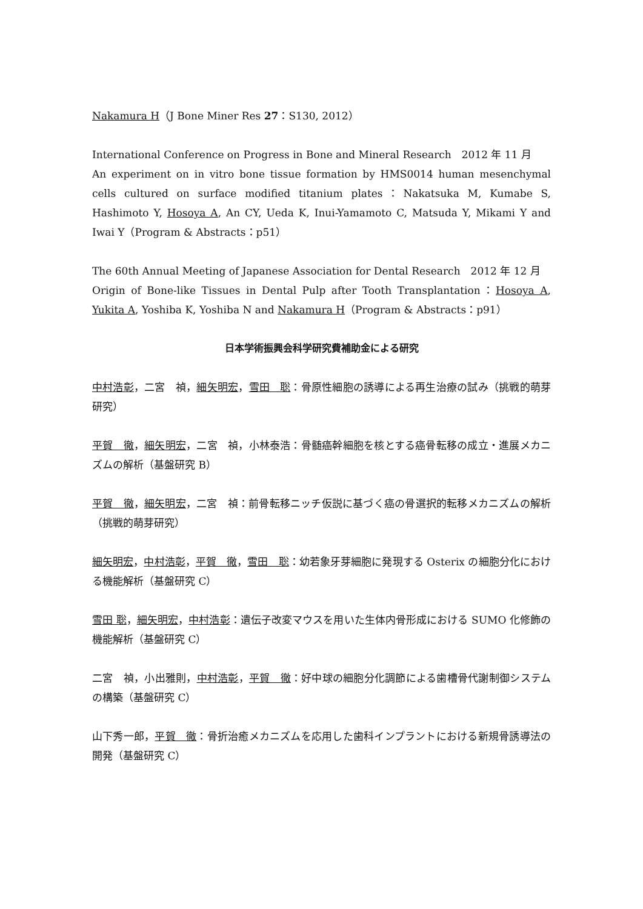Nakamura H（J Bone Miner Res 27：S130, 2012）
International Conference on Progress in Bone and Mineral Research　2012 年 11 月
An experiment on in vitro bone tissue formation by HMS0014 human mesenchymal cells cultured on surface modified titanium plates：Nakatsuka M, Kumabe S, Hashimoto Y, Hosoya A, An CY, Ueda K, Inui-Yamamoto C, Matsuda Y, Mikami Y and Iwai Y（Program & Abstracts：p51）
The 60th Annual Meeting of Japanese Association for Dental Research　2012 年 12 月
Origin of Bone-like Tissues in Dental Pulp after Tooth Transplantation：Hosoya A, Yukita A, Yoshiba K, Yoshiba N and Nakamura H（Program & Abstracts：p91）
日本学術振興会科学研究費補助金による研究
中村浩彰，二宮　禎，細矢明宏，雪田　聡：骨原性細胞の誘導による再生治療の試み（挑戦的萌芽研究）
平賀　徹，細矢明宏，二宮　禎，小林泰浩：骨髄癌幹細胞を核とする癌骨転移の成立・進展メカニズムの解析（基盤研究 B）
平賀　徹，細矢明宏，二宮　禎：前骨転移ニッチ仮説に基づく癌の骨選択的転移メカニズムの解析（挑戦的萌芽研究）
細矢明宏，中村浩彰，平賀　徹，雪田　聡：幼若象牙芽細胞に発現する Osterix の細胞分化における機能解析（基盤研究 C）
雪田 聡，細矢明宏，中村浩彰：遺伝子改変マウスを用いた生体内骨形成における SUMO 化修飾の機能解析（基盤研究 C）
二宮　禎，小出雅則，中村浩彰，平賀　徹：好中球の細胞分化調節による歯槽骨代謝制御システムの構築（基盤研究 C）
山下秀一郎，平賀　徹：骨折治癒メカニズムを応用した歯科インプラントにおける新規骨誘導法の開発（基盤研究 C）